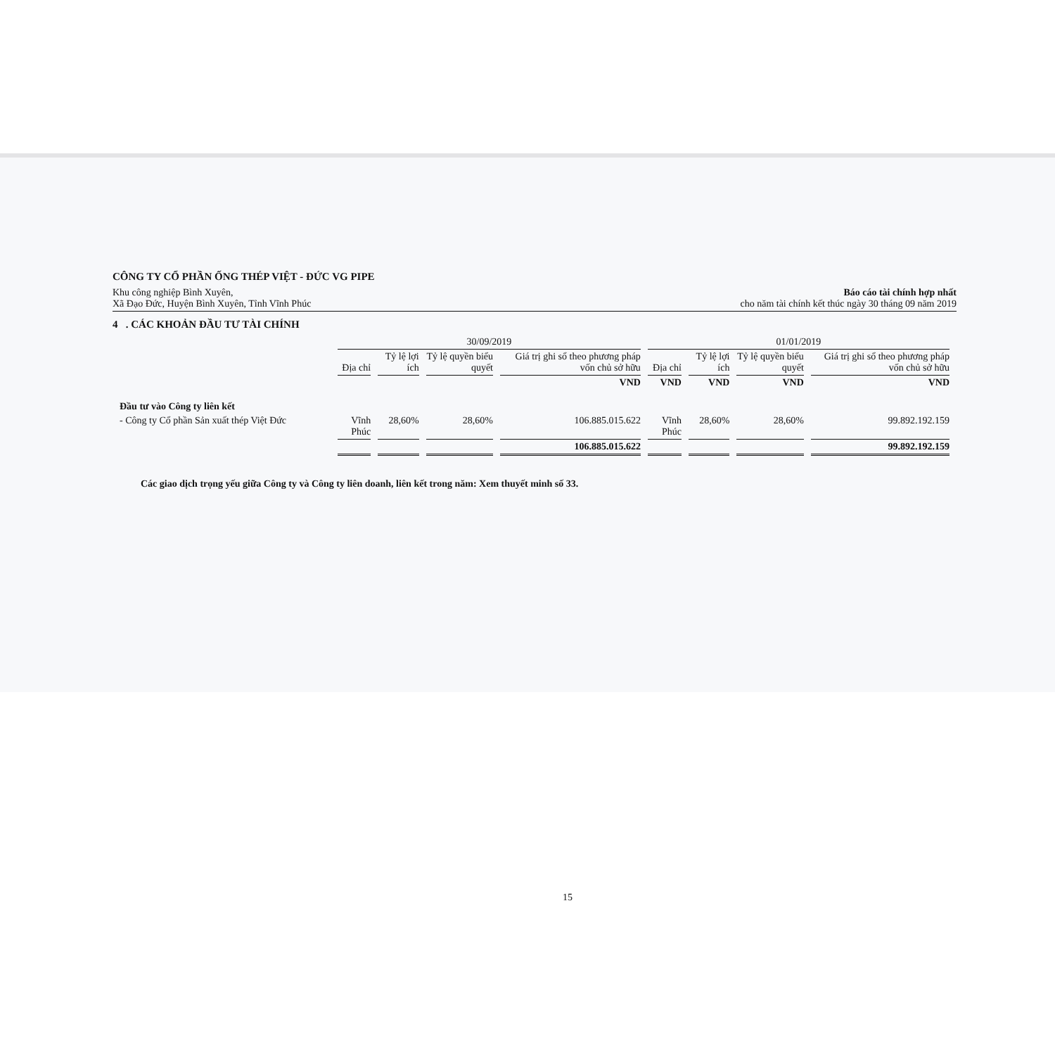CÔNG TY CỔ PHẦN ỐNG THÉP VIỆT - ĐỨC VG PIPE
Khu công nghiệp Bình Xuyên,
Xã Đạo Đức, Huyện Bình Xuyên, Tỉnh Vĩnh Phúc
Báo cáo tài chính hợp nhất
cho năm tài chính kết thúc ngày 30 tháng 09 năm 2019
4 . CÁC KHOẢN ĐẦU TƯ TÀI CHÍNH
| | 30/09/2019 | | | | 01/01/2019 | | | |
| --- | --- | --- | --- | --- | --- | --- | --- | --- |
| | Địa chỉ | Tỷ lệ lợi ích | Tỷ lệ quyền biểu quyết | Giá trị ghi sổ theo phương pháp vốn chủ sở hữu | Địa chỉ | Tỷ lệ lợi ích | Tỷ lệ quyền biểu quyết | Giá trị ghi sổ theo phương pháp vốn chủ sở hữu |
| | | | | VND | VND | VND | VND | VND |
| Đầu tư vào Công ty liên kết | | | | | | | | |
| - Công ty Cổ phần Sản xuất thép Việt Đức | Vĩnh Phúc | 28,60% | 28,60% | 106.885.015.622 | Vĩnh Phúc | 28,60% | 28,60% | 99.892.192.159 |
| | | | | 106.885.015.622 | | | | 99.892.192.159 |
Các giao dịch trọng yếu giữa Công ty và Công ty liên doanh, liên kết trong năm: Xem thuyết minh số 33.
15